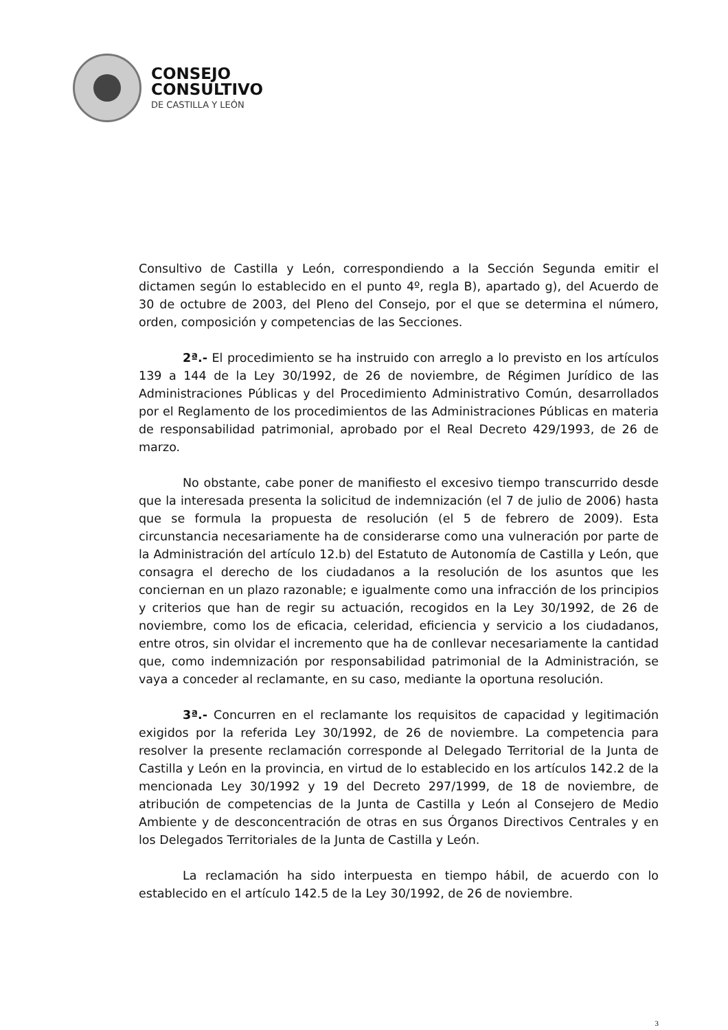CONSEJO
CONSULTIVO
DE CASTILLA Y LEÓN
Consultivo de Castilla y León, correspondiendo a la Sección Segunda emitir el dictamen según lo establecido en el punto 4º, regla B), apartado g), del Acuerdo de 30 de octubre de 2003, del Pleno del Consejo, por el que se determina el número, orden, composición y competencias de las Secciones.
2ª.- El procedimiento se ha instruido con arreglo a lo previsto en los artículos 139 a 144 de la Ley 30/1992, de 26 de noviembre, de Régimen Jurídico de las Administraciones Públicas y del Procedimiento Administrativo Común, desarrollados por el Reglamento de los procedimientos de las Administraciones Públicas en materia de responsabilidad patrimonial, aprobado por el Real Decreto 429/1993, de 26 de marzo.
No obstante, cabe poner de manifiesto el excesivo tiempo transcurrido desde que la interesada presenta la solicitud de indemnización (el 7 de julio de 2006) hasta que se formula la propuesta de resolución (el 5 de febrero de 2009). Esta circunstancia necesariamente ha de considerarse como una vulneración por parte de la Administración del artículo 12.b) del Estatuto de Autonomía de Castilla y León, que consagra el derecho de los ciudadanos a la resolución de los asuntos que les conciernan en un plazo razonable; e igualmente como una infracción de los principios y criterios que han de regir su actuación, recogidos en la Ley 30/1992, de 26 de noviembre, como los de eficacia, celeridad, eficiencia y servicio a los ciudadanos, entre otros, sin olvidar el incremento que ha de conllevar necesariamente la cantidad que, como indemnización por responsabilidad patrimonial de la Administración, se vaya a conceder al reclamante, en su caso, mediante la oportuna resolución.
3ª.- Concurren en el reclamante los requisitos de capacidad y legitimación exigidos por la referida Ley 30/1992, de 26 de noviembre. La competencia para resolver la presente reclamación corresponde al Delegado Territorial de la Junta de Castilla y León en la provincia, en virtud de lo establecido en los artículos 142.2 de la mencionada Ley 30/1992 y 19 del Decreto 297/1999, de 18 de noviembre, de atribución de competencias de la Junta de Castilla y León al Consejero de Medio Ambiente y de desconcentración de otras en sus Órganos Directivos Centrales y en los Delegados Territoriales de la Junta de Castilla y León.
La reclamación ha sido interpuesta en tiempo hábil, de acuerdo con lo establecido en el artículo 142.5 de la Ley 30/1992, de 26 de noviembre.
3